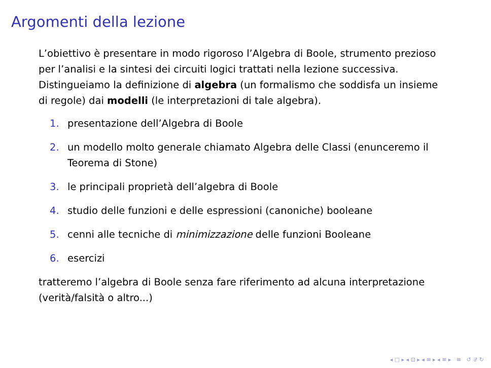Argomenti della lezione
L’obiettivo è presentare in modo rigoroso l’Algebra di Boole, strumento prezioso per l’analisi e la sintesi dei circuiti logici trattati nella lezione successiva.
Distingueiamo la definizione di algebra (un formalismo che soddisfa un insieme di regole) dai modelli (le interpretazioni di tale algebra).
1. presentazione dell’Algebra di Boole
2. un modello molto generale chiamato Algebra delle Classi (enunceremo il Teorema di Stone)
3. le principali proprietà dell’algebra di Boole
4. studio delle funzioni e delle espressioni (canoniche) booleane
5. cenni alle tecniche di minimizzazione delle funzioni Booleane
6. esercizi
tratteremo l’algebra di Boole senza fare riferimento ad alcuna interpretazione (verità/falsità o altro...)
◂ □ ▸ ◂ ⊡ ▸ ◂ ≡ ▸ ◂ ≡ ▸ ≡ ↺ 𝒬 ↻